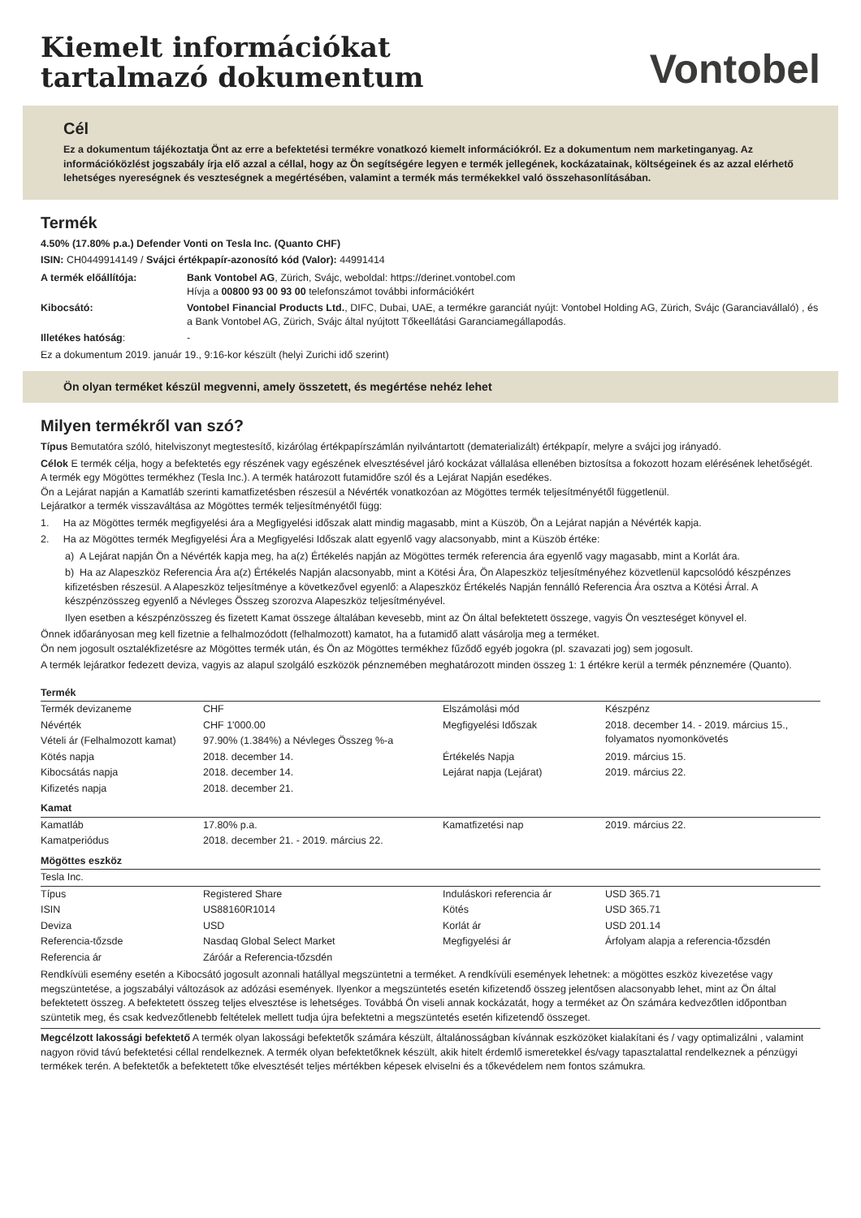Kiemelt információkat
tartalmazó dokumentum
Vontobel
Cél
Ez a dokumentum tájékoztatja Önt az erre a befektetési termékre vonatkozó kiemelt információkról. Ez a dokumentum nem marketinganyag. Az információközlést jogszabály írja elő azzal a céllal, hogy az Ön segítségére legyen e termék jellegének, kockázatainak, költségeinek és az azzal elérhető lehetséges nyereségnek és veszteségnek a megértésében, valamint a termék más termékekkel való összehasonlításában.
Termék
4.50% (17.80% p.a.) Defender Vonti on Tesla Inc. (Quanto CHF)
ISIN: CH0449914149 / Svájci értékpapír-azonosító kód (Valor): 44991414
| A termék előállítója: | Bank Vontobel AG , Zürich, Svájc, weboldal: https://derinet.vontobel.com Hívja a 00800 93 00 93 00 telefonszámot további információkért |
| Kibocsátó: | Vontobel Financial Products Ltd. , DIFC, Dubai, UAE, a termékre garanciát nyújt: Vontobel Holding AG, Zürich, Svájc (Garanciavállaló) , és a Bank Vontobel AG, Zürich, Svájc által nyújtott Tőkeellátási Garanciamegállapodás. |
| Illetékes hatóság : | - |
Ez a dokumentum 2019. január 19., 9:16-kor készült (helyi Zurichi idő szerint)
Ön olyan terméket készül megvenni, amely összetett, és megértése nehéz lehet
Milyen termékről van szó?
Típus Bemutatóra szóló, hitelviszonyt megtestesítő, kizárólag értékpapírszámlán nyilvántartott (dematerializált) értékpapír, melyre a svájci jog irányadó.
Célok E termék célja, hogy a befektetés egy részének vagy egészének elvesztésével járó kockázat vállalása ellenében biztosítsa a fokozott hozam elérésének lehetőségét. A termék egy Mögöttes termékhez (Tesla Inc.). A termék határozott futamidőre szól és a Lejárat Napján esedékes.
Ön a Lejárat napján a Kamatláb szerinti kamatfizetésben részesül a Névérték vonatkozóan az Mögöttes termék teljesítményétől függetlenül.
Lejáratkor a termék visszaváltása az Mögöttes termék teljesítményétől függ:
1. Ha az Mögöttes termék megfigyelési ára a Megfigyelési időszak alatt mindig magasabb, mint a Küszöb, Ön a Lejárat napján a Névérték kapja.
2. Ha az Mögöttes termék Megfigyelési Ára a Megfigyelési Időszak alatt egyenlő vagy alacsonyabb, mint a Küszöb értéke:
a) A Lejárat napján Ön a Névérték kapja meg, ha a(z) Értékelés napján az Mögöttes termék referencia ára egyenlő vagy magasabb, mint a Korlát ára.
b) Ha az Alapeszköz Referencia Ára a(z) Értékelés Napján alacsonyabb, mint a Kötési Ára, Ön Alapeszköz teljesítményéhez közvetlenül kapcsolódó készpénzes kifizetésben részesül. A Alapeszköz teljesítménye a következővel egyenlő: a Alapeszköz Értékelés Napján fennálló Referencia Ára osztva a Kötési Árral. A készpénzösszeg egyenlő a Névleges Összeg szorozva Alapeszköz teljesítményével.
Ilyen esetben a készpénzösszeg és fizetett Kamat összege általában kevesebb, mint az Ön által befektetett összege, vagyis Ön veszteséget könyvel el.
Önnek időarányosan meg kell fizetnie a felhalmozódott (felhalmozott) kamatot, ha a futamidő alatt vásárolja meg a terméket.
Ön nem jogosult osztalékfizetésre az Mögöttes termék után, és Ön az Mögöttes termékhez fűződő egyéb jogokra (pl. szavazati jog) sem jogosult.
A termék lejáratkor fedezett deviza, vagyis az alapul szolgáló eszközök pénznemében meghatározott minden összeg 1: 1 értékre kerül a termék pénznemére (Quanto).
| Termék | | | |
| Termék devizaneme | CHF | Elszámolási mód | Készpénz |
| Névérték | CHF 1'000.00 | Megfigyelési Időszak | 2018. december 14. - 2019. március 15., folyamatos nyomonkövetés |
| Vételi ár (Felhalmozott kamat) | 97.90% (1.384%) a Névleges Összeg %-a | | |
| Kötés napja | 2018. december 14. | Értékelés Napja | 2019. március 15. |
| Kibocsátás napja | 2018. december 14. | Lejárat napja (Lejárat) | 2019. március 22. |
| Kifizetés napja | 2018. december 21. | | |
| Kamat | | | |
| Kamatláb | 17.80% p.a. | Kamatfizetési nap | 2019. március 22. |
| Kamatperiódus | 2018. december 21. - 2019. március 22. | | |
| Mögöttes eszköz | | | |
| Tesla Inc. | | | |
| Típus | Registered Share | Induláskori referencia ár | USD 365.71 |
| ISIN | US88160R1014 | Kötés | USD 365.71 |
| Deviza | USD | Korlát ár | USD 201.14 |
| Referencia-tőzsde | Nasdaq Global Select Market | Megfigyelési ár | Árfolyam alapja a referencia-tőzsdén |
| Referencia ár | Záróár a Referencia-tőzsdén | | |
Rendkívüli esemény esetén a Kibocsátó jogosult azonnali hatállyal megszüntetni a terméket. A rendkívüli események lehetnek: a mögöttes eszköz kivezetése vagy megszüntetése, a jogszabályi változások az adózási események. Ilyenkor a megszüntetés esetén kifizetendő összeg jelentősen alacsonyabb lehet, mint az Ön által befektetett összeg. A befektetett összeg teljes elvesztése is lehetséges. Továbbá Ön viseli annak kockázatát, hogy a terméket az Ön számára kedvezőtlen időpontban szüntetik meg, és csak kedvezőtlenebb feltételek mellett tudja újra befektetni a megszüntetés esetén kifizetendő összeget.
Megcélzott lakossági befektető A termék olyan lakossági befektetők számára készült, általánosságban kívánnak eszközöket kialakítani és / vagy optimalizálni , valamint nagyon rövid távú befektetési céllal rendelkeznek. A termék olyan befektetőknek készült, akik hitelt érdemlő ismeretekkel és/vagy tapasztalattal rendelkeznek a pénzügyi termékek terén. A befektetők a befektetett tőke elvesztését teljes mértékben képesek elviselni és a tőkevédelem nem fontos számukra.